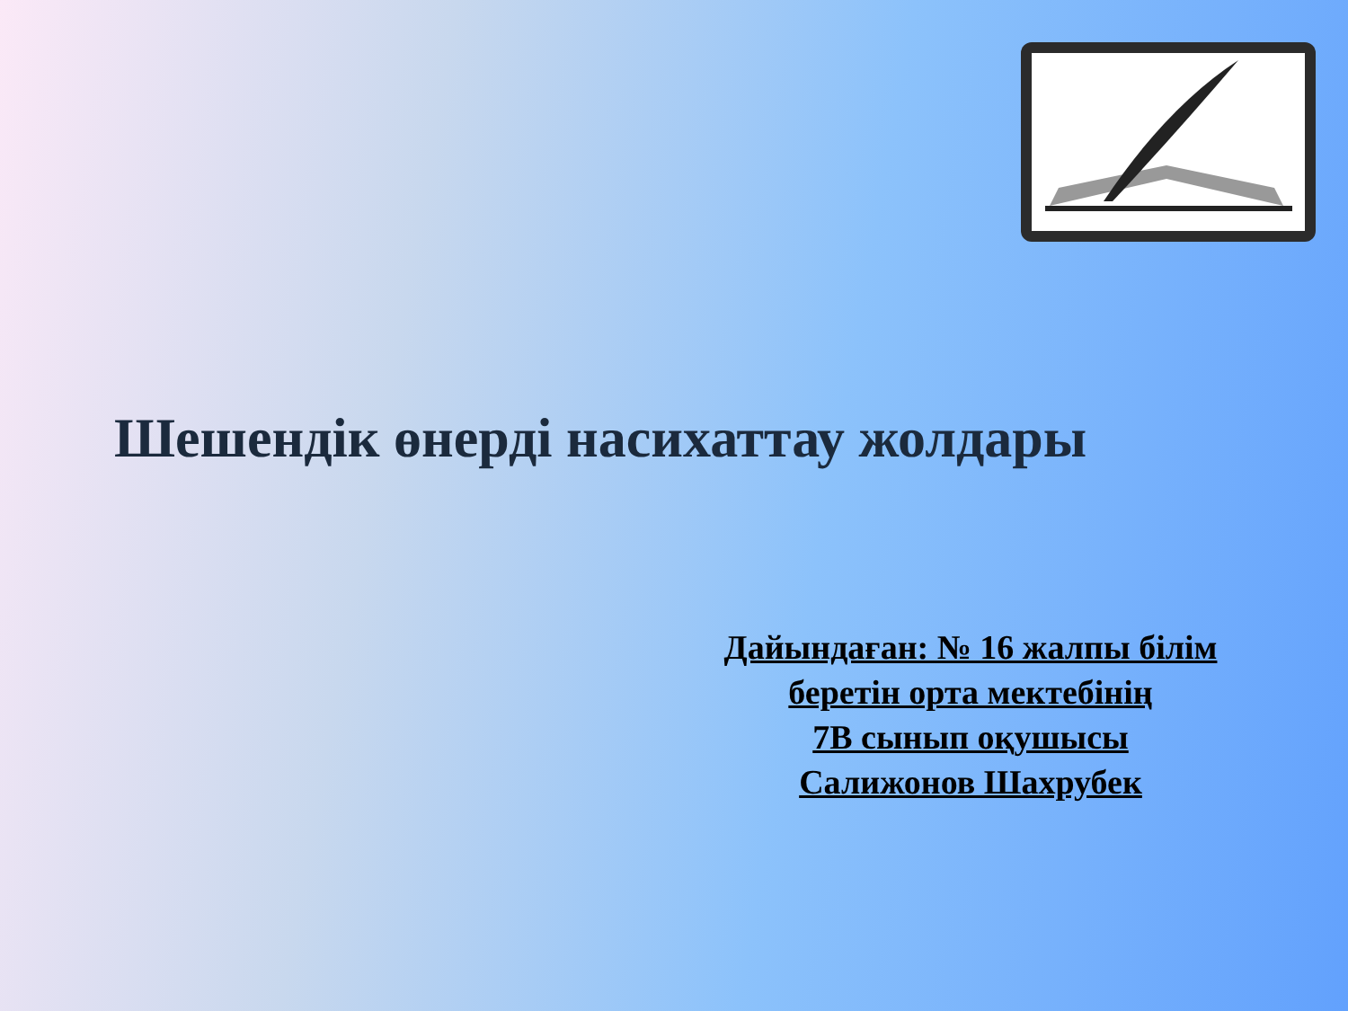Шешендік өнерді насихаттау жолдары
Дайындаған: № 16 жалпы білім
беретін орта мектебінің
7В сынып оқушысы
Салижонов Шахрубек